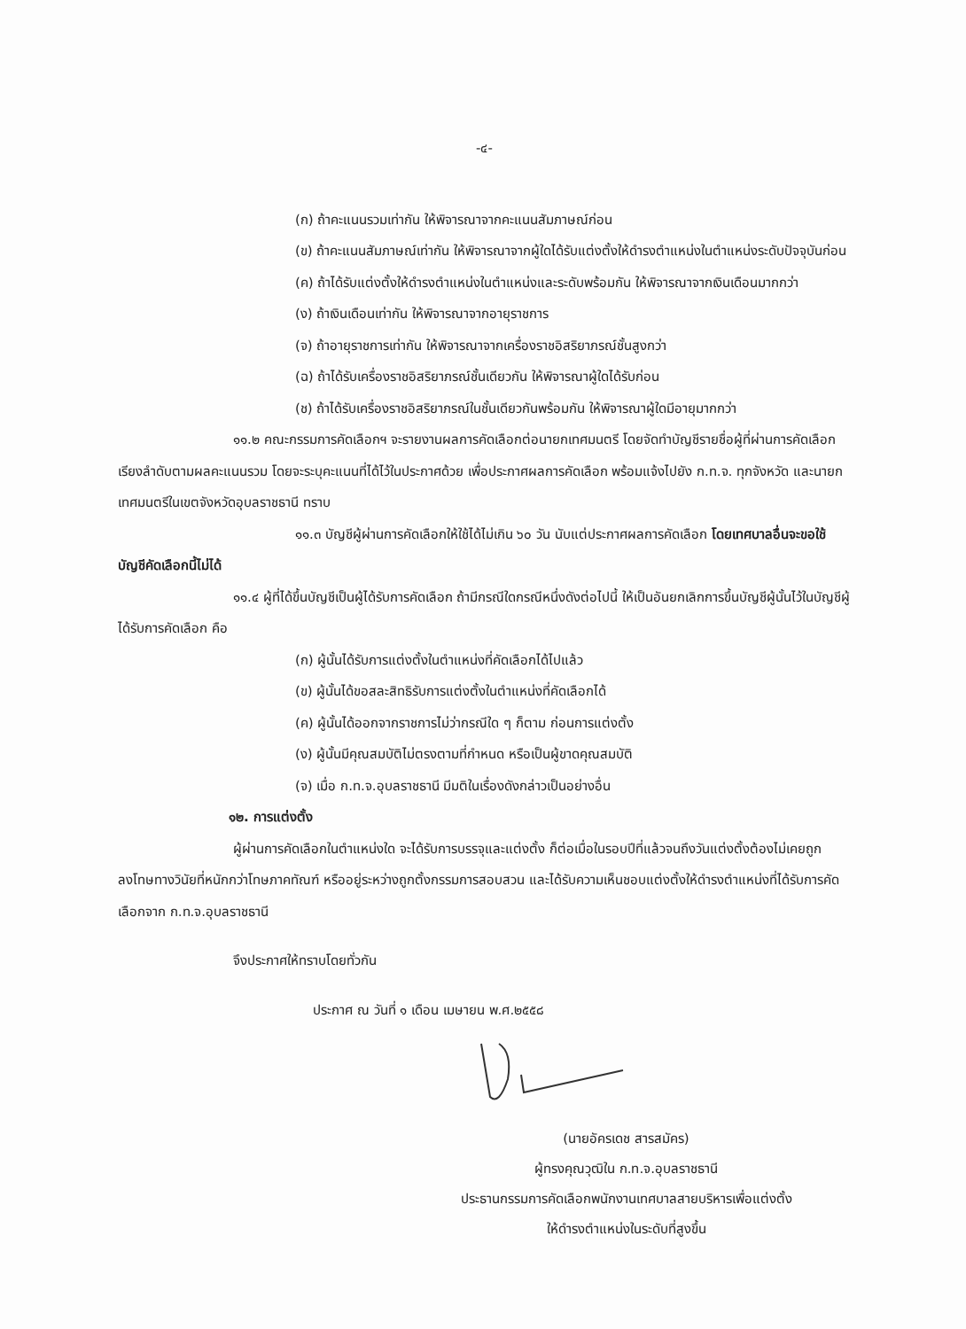-๔-
(ก) ถ้าคะแนนรวมเท่ากัน ให้พิจารณาจากคะแนนสัมภาษณ์ก่อน
(ข) ถ้าคะแนนสัมภาษณ์เท่ากัน ให้พิจารณาจากผู้ใดได้รับแต่งตั้งให้ดำรงตำแหน่งในตำแหน่งระดับปัจจุบันก่อน
(ค) ถ้าได้รับแต่งตั้งให้ดำรงตำแหน่งในตำแหน่งและระดับพร้อมกัน ให้พิจารณาจากเงินเดือนมากกว่า
(ง) ถ้าเงินเดือนเท่ากัน ให้พิจารณาจากอายุราชการ
(จ) ถ้าอายุราชการเท่ากัน ให้พิจารณาจากเครื่องราชอิสริยาภรณ์ชั้นสูงกว่า
(ฉ) ถ้าได้รับเครื่องราชอิสริยาภรณ์ชั้นเดียวกัน ให้พิจารณาผู้ใดได้รับก่อน
(ช) ถ้าได้รับเครื่องราชอิสริยาภรณ์ในชั้นเดียวกันพร้อมกัน ให้พิจารณาผู้ใดมีอายุมากกว่า
๑๑.๒ คณะกรรมการคัดเลือกฯ จะรายงานผลการคัดเลือกต่อนายกเทศมนตรี โดยจัดทำบัญชีรายชื่อผู้ที่ผ่านการคัดเลือกเรียงลำดับตามผลคะแนนรวม โดยจะระบุคะแนนที่ได้ไว้ในประกาศด้วย เพื่อประกาศผลการคัดเลือก พร้อมแจ้งไปยัง ก.ท.จ. ทุกจังหวัด และนายกเทศมนตรีในเขตจังหวัดอุบลราชธานี ทราบ
๑๑.๓ บัญชีผู้ผ่านการคัดเลือกให้ใช้ได้ไม่เกิน ๖๐ วัน นับแต่ประกาศผลการคัดเลือก โดยเทศบาลอื่นจะขอใช้บัญชีคัดเลือกนี้ไม่ได้
๑๑.๔ ผู้ที่ได้ขึ้นบัญชีเป็นผู้ได้รับการคัดเลือก ถ้ามีกรณีใดกรณีหนึ่งดังต่อไปนี้ ให้เป็นอันยกเลิกการขึ้นบัญชีผู้นั้นไว้ในบัญชีผู้ได้รับการคัดเลือก คือ
(ก) ผู้นั้นได้รับการแต่งตั้งในตำแหน่งที่คัดเลือกได้ไปแล้ว
(ข) ผู้นั้นได้ขอสละสิทธิรับการแต่งตั้งในตำแหน่งที่คัดเลือกได้
(ค) ผู้นั้นได้ออกจากราชการไม่ว่ากรณีใด ๆ ก็ตาม ก่อนการแต่งตั้ง
(ง) ผู้นั้นมีคุณสมบัติไม่ตรงตามที่กำหนด หรือเป็นผู้ขาดคุณสมบัติ
(จ) เมื่อ ก.ท.จ.อุบลราชธานี มีมติในเรื่องดังกล่าวเป็นอย่างอื่น
๑๒. การแต่งตั้ง
ผู้ผ่านการคัดเลือกในตำแหน่งใด จะได้รับการบรรจุและแต่งตั้ง ก็ต่อเมื่อในรอบปีที่แล้วจนถึงวันแต่งตั้งต้องไม่เคยถูกลงโทษทางวินัยที่หนักกว่าโทษภาคทัณฑ์ หรืออยู่ระหว่างถูกตั้งกรรมการสอบสวน และได้รับความเห็นชอบแต่งตั้งให้ดำรงตำแหน่งที่ได้รับการคัดเลือกจาก ก.ท.จ.อุบลราชธานี
จึงประกาศให้ทราบโดยทั่วกัน
ประกาศ ณ วันที่ ๑ เดือน เมษายน พ.ศ.๒๕๕๘
(นายอัครเดช สารสมัคร)
ผู้ทรงคุณวุฒิใน ก.ท.จ.อุบลราชธานี
ประธานกรรมการคัดเลือกพนักงานเทศบาลสายบริหารเพื่อแต่งตั้ง
ให้ดำรงตำแหน่งในระดับที่สูงขึ้น